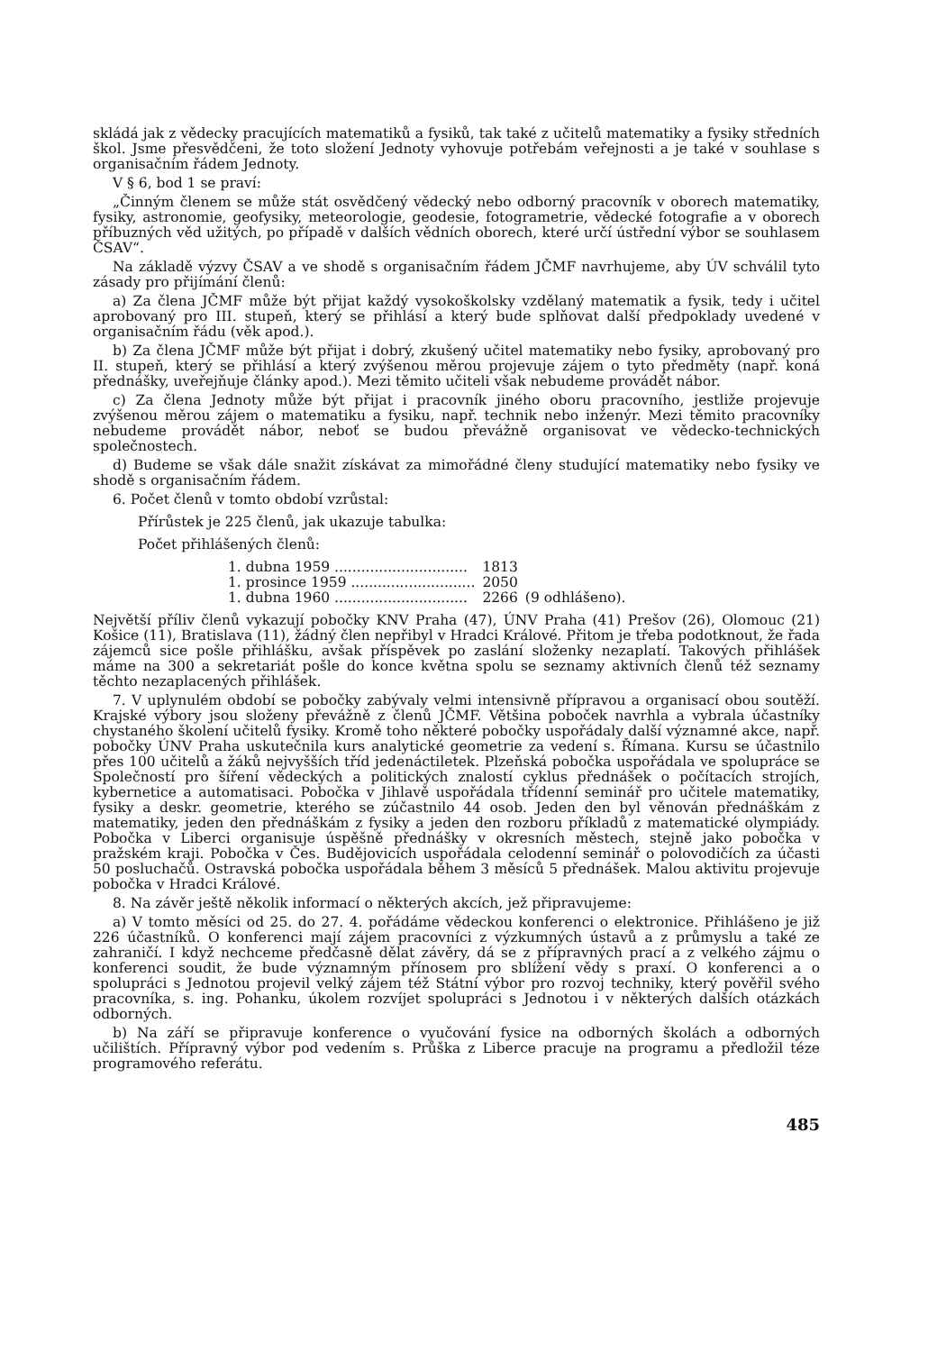skládá jak z vědecky pracujících matematiků a fysiků, tak také z učitelů matematiky a fysiky středních škol. Jsme přesvědčeni, že toto složení Jednoty vyhovuje potřebám veřejnosti a je také v souhlase s organisačním řádem Jednoty.
V § 6, bod 1 se praví:
„Činným členem se může stát osvědčený vědecký nebo odborný pracovník v oborech matematiky, fysiky, astronomie, geofysiky, meteorologie, geodesie, fotogrametrie, vědecké fotografie a v oborech příbuzných věd užitých, po případě v dalších vědních oborech, které určí ústřední výbor se souhlasem ČSAV“.
Na základě výzvy ČSAV a ve shodě s organisačním řádem JČMF navrhujeme, aby ÚV schválil tyto zásady pro přijímání členů:
a) Za člena JČMF může být přijat každý vysokoškolsky vzdělaný matematik a fysik, tedy i učitel aprobovaný pro III. stupeň, který se přihlásí a který bude splňovat další předpoklady uvedené v organisačním řádu (věk apod.).
b) Za člena JČMF může být přijat i dobrý, zkušený učitel matematiky nebo fysiky, aprobovaný pro II. stupeň, který se přihlásí a který zvýšenou měrou projevuje zájem o tyto předměty (např. koná přednášky, uveřejňuje články apod.). Mezi těmito učiteli však nebudeme provádět nábor.
c) Za člena Jednoty může být přijat i pracovník jiného oboru pracovního, jestliže projevuje zvýšenou měrou zájem o matematiku a fysiku, např. technik nebo inženýr. Mezi těmito pracovníky nebudeme provádět nábor, neboť se budou převážně organisovat ve vědecko-technických společnostech.
d) Budeme se však dále snažit získávat za mimořádné členy studující matematiky nebo fysiky ve shodě s organisačním řádem.
6. Počet členů v tomto období vzrůstal:
Přírůstek je 225 členů, jak ukazuje tabulka:
Počet přihlášených členů:
| 1. dubna 1959 .............................. | 1813 | |
| 1. prosince 1959 ............................ | 2050 | |
| 1. dubna 1960 .............................. | 2266 | (9 odhlášeno). |
Největší příliv členů vykazují pobočky KNV Praha (47), ÚNV Praha (41) Prešov (26), Olomouc (21) Košice (11), Bratislava (11), žádný člen nepřibyl v Hradci Králové. Přitom je třeba podotknout, že řada zájemců sice pošle přihlášku, avšak příspěvek po zaslání složenky nezaplatí. Takových přihlášek máme na 300 a sekretariát pošle do konce května spolu se seznamy aktivních členů též seznamy těchto nezaplacených přihlášek.
7. V uplynulém období se pobočky zabývaly velmi intensivně přípravou a organisací obou soutěží. Krajské výbory jsou složeny převážně z členů JČMF. Většina poboček navrhla a vybrala účastníky chystaného školení učitelů fysiky. Kromě toho některé pobočky uspořádaly další významné akce, např. pobočky ÚNV Praha uskutečnila kurs analytické geometrie za vedení s. Římana. Kursu se účastnilo přes 100 učitelů a žáků nejvyšších tříd jedenáctiletek. Plzeňská pobočka uspořádala ve spolupráce se Společností pro šíření vědeckých a politických znalostí cyklus přednášek o počítacích strojích, kybernetice a automatisaci. Pobočka v Jihlavě uspořádala třídenní seminář pro učitele matematiky, fysiky a deskr. geometrie, kterého se zúčastnilo 44 osob. Jeden den byl věnován přednáškám z matematiky, jeden den přednáškám z fysiky a jeden den rozboru příkladů z matematické olympiády. Pobočka v Liberci organisuje úspěšně přednášky v okresních městech, stejně jako pobočka v pražském kraji. Pobočka v Čes. Budějovicích uspořádala celodenní seminář o polovodičích za účasti 50 posluchačů. Ostravská pobočka uspořádala během 3 měsíců 5 přednášek. Malou aktivitu projevuje pobočka v Hradci Králové.
8. Na závěr ještě několik informací o některých akcích, jež připravujeme:
a) V tomto měsíci od 25. do 27. 4. pořádáme vědeckou konferenci o elektronice. Přihlášeno je již 226 účastníků. O konferenci mají zájem pracovníci z výzkumných ústavů a z průmyslu a také ze zahraničí. I když nechceme předčasně dělat závěry, dá se z přípravných prací a z velkého zájmu o konferenci soudit, že bude významným přínosem pro sblížení vědy s praxí. O konferenci a o spolupráci s Jednotou projevil velký zájem též Státní výbor pro rozvoj techniky, který pověřil svého pracovníka, s. ing. Pohanku, úkolem rozvíjet spolupráci s Jednotou i v některých dalších otázkách odborných.
b) Na září se připravuje konference o vyučování fysice na odborných školách a odborných učilištích. Přípravný výbor pod vedením s. Průška z Liberce pracuje na programu a předložil téze programového referátu.
485